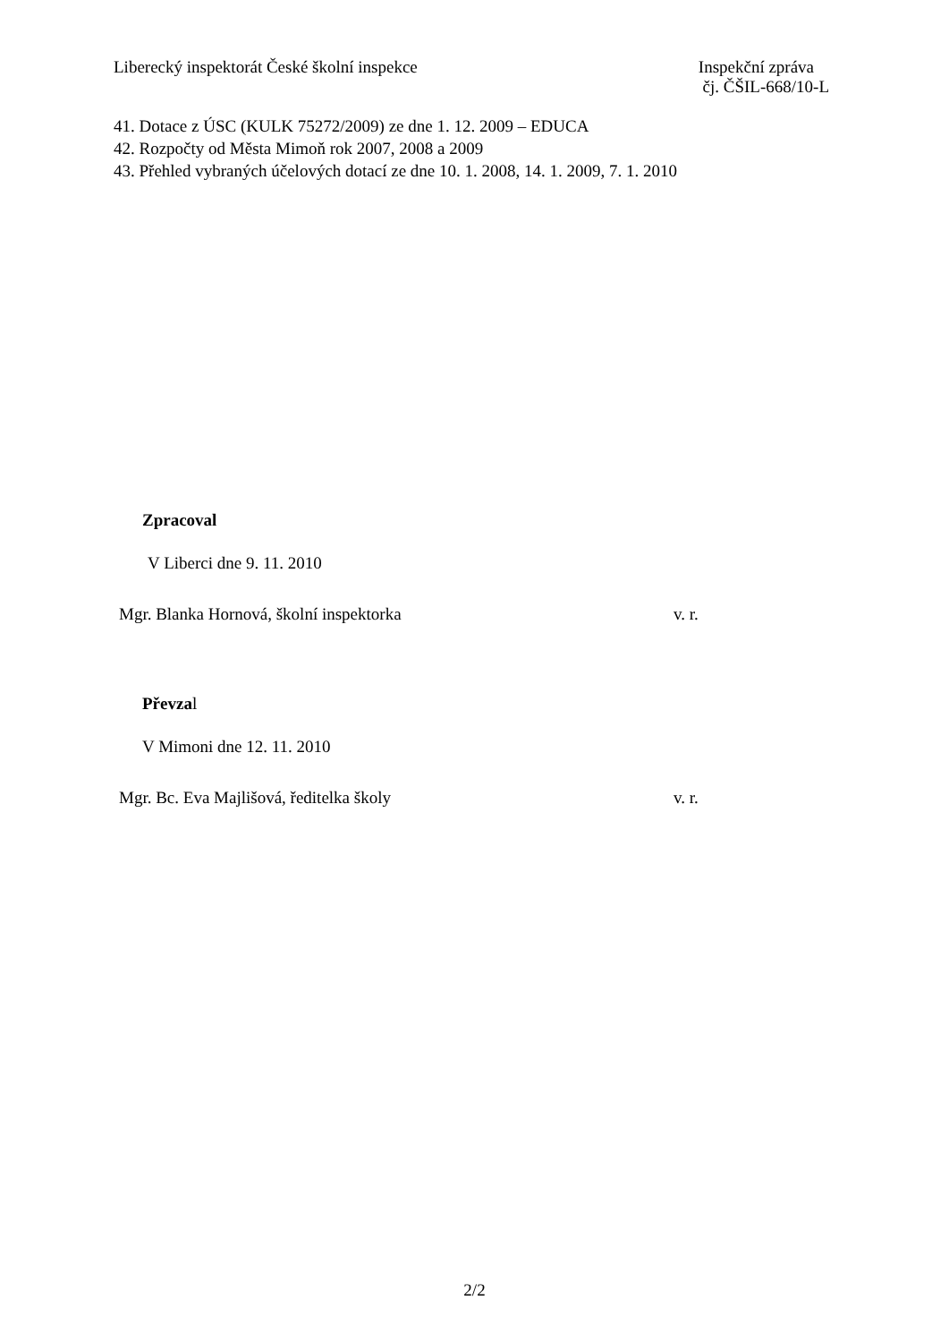Liberecký inspektorát České školní inspekce
Inspekční zpráva
čj. ČŠIL-668/10-L
41. Dotace z ÚSC (KULK 75272/2009) ze dne 1. 12. 2009 – EDUCA
42. Rozpočty od Města Mimoň rok 2007, 2008 a 2009
43. Přehled vybraných účelových dotací ze dne 10. 1. 2008, 14. 1. 2009, 7. 1. 2010
Zpracoval
V Liberci dne 9. 11. 2010
Mgr. Blanka Hornová, školní inspektorka v. r.
Převzal
V Mimoni dne 12. 11. 2010
Mgr. Bc. Eva Majlišová, ředitelka školy v. r.
2/2